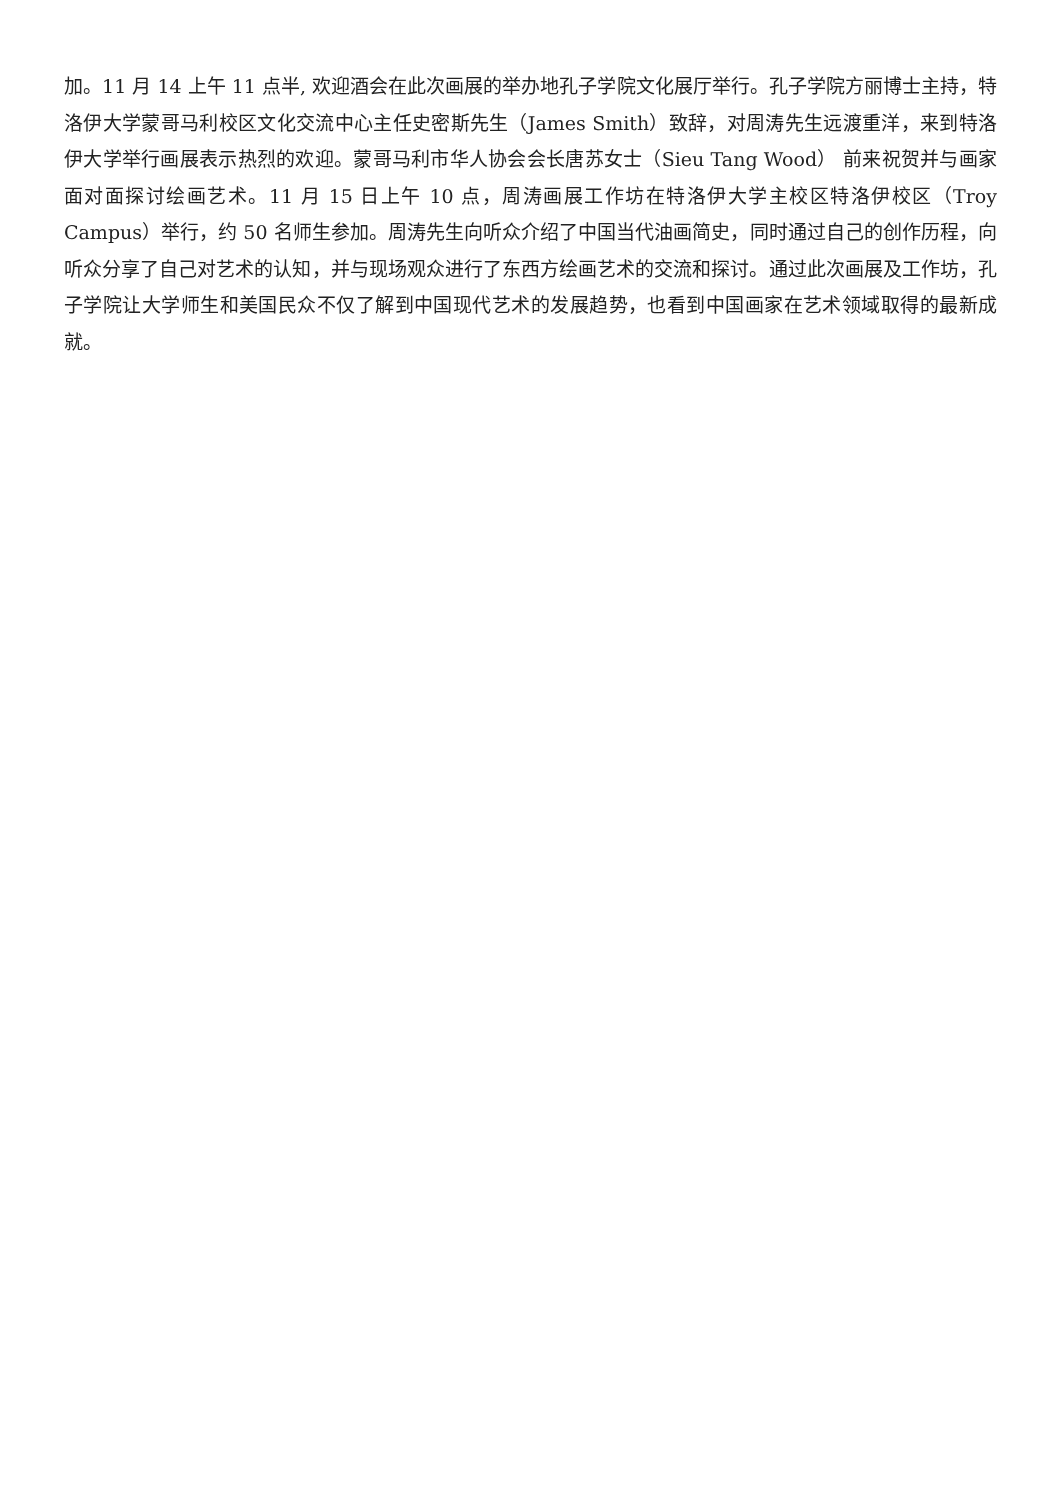加。11 月 14 上午 11 点半, 欢迎酒会在此次画展的举办地孔子学院文化展厅举行。孔子学院方丽博士主持，特洛伊大学蒙哥马利校区文化交流中心主任史密斯先生（James Smith）致辞，对周涛先生远渡重洋，来到特洛伊大学举行画展表示热烈的欢迎。蒙哥马利市华人协会会长唐苏女士（Sieu Tang Wood） 前来祝贺并与画家面对面探讨绘画艺术。11 月 15 日上午 10 点，周涛画展工作坊在特洛伊大学主校区特洛伊校区（Troy Campus）举行，约 50 名师生参加。周涛先生向听众介绍了中国当代油画简史，同时通过自己的创作历程，向听众分享了自己对艺术的认知，并与现场观众进行了东西方绘画艺术的交流和探讨。通过此次画展及工作坊，孔子学院让大学师生和美国民众不仅了解到中国现代艺术的发展趋势，也看到中国画家在艺术领域取得的最新成就。